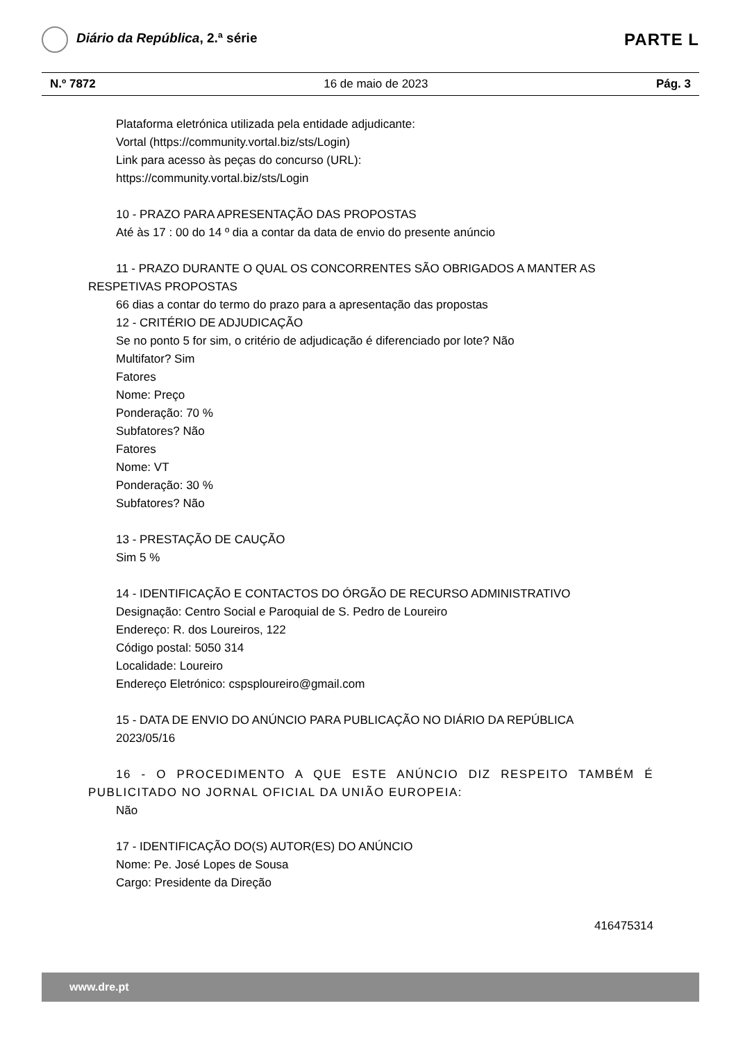Diário da República, 2.ª série
PARTE L
N.º 7872 16 de maio de 2023 Pág. 3
Plataforma eletrónica utilizada pela entidade adjudicante:
Vortal (https://community.vortal.biz/sts/Login)
Link para acesso às peças do concurso (URL):
https://community.vortal.biz/sts/Login
10 - PRAZO PARA APRESENTAÇÃO DAS PROPOSTAS
Até às 17 : 00 do 14 º dia a contar da data de envio do presente anúncio
11 - PRAZO DURANTE O QUAL OS CONCORRENTES SÃO OBRIGADOS A MANTER AS RESPETIVAS PROPOSTAS
66 dias a contar do termo do prazo para a apresentação das propostas
12 - CRITÉRIO DE ADJUDICAÇÃO
Se no ponto 5 for sim, o critério de adjudicação é diferenciado por lote? Não
Multifator? Sim
Fatores
Nome: Preço
Ponderação: 70 %
Subfatores? Não
Fatores
Nome: VT
Ponderação: 30 %
Subfatores? Não
13 - PRESTAÇÃO DE CAUÇÃO
Sim 5 %
14 - IDENTIFICAÇÃO E CONTACTOS DO ÓRGÃO DE RECURSO ADMINISTRATIVO
Designação: Centro Social e Paroquial de S. Pedro de Loureiro
Endereço: R. dos Loureiros, 122
Código postal: 5050 314
Localidade: Loureiro
Endereço Eletrónico: cspsploureiro@gmail.com
15 - DATA DE ENVIO DO ANÚNCIO PARA PUBLICAÇÃO NO DIÁRIO DA REPÚBLICA
2023/05/16
16 - O PROCEDIMENTO A QUE ESTE ANÚNCIO DIZ RESPEITO TAMBÉM É PUBLICITADO NO JORNAL OFICIAL DA UNIÃO EUROPEIA:
Não
17 - IDENTIFICAÇÃO DO(S) AUTOR(ES) DO ANÚNCIO
Nome: Pe. José Lopes de Sousa
Cargo: Presidente da Direção
416475314
www.dre.pt